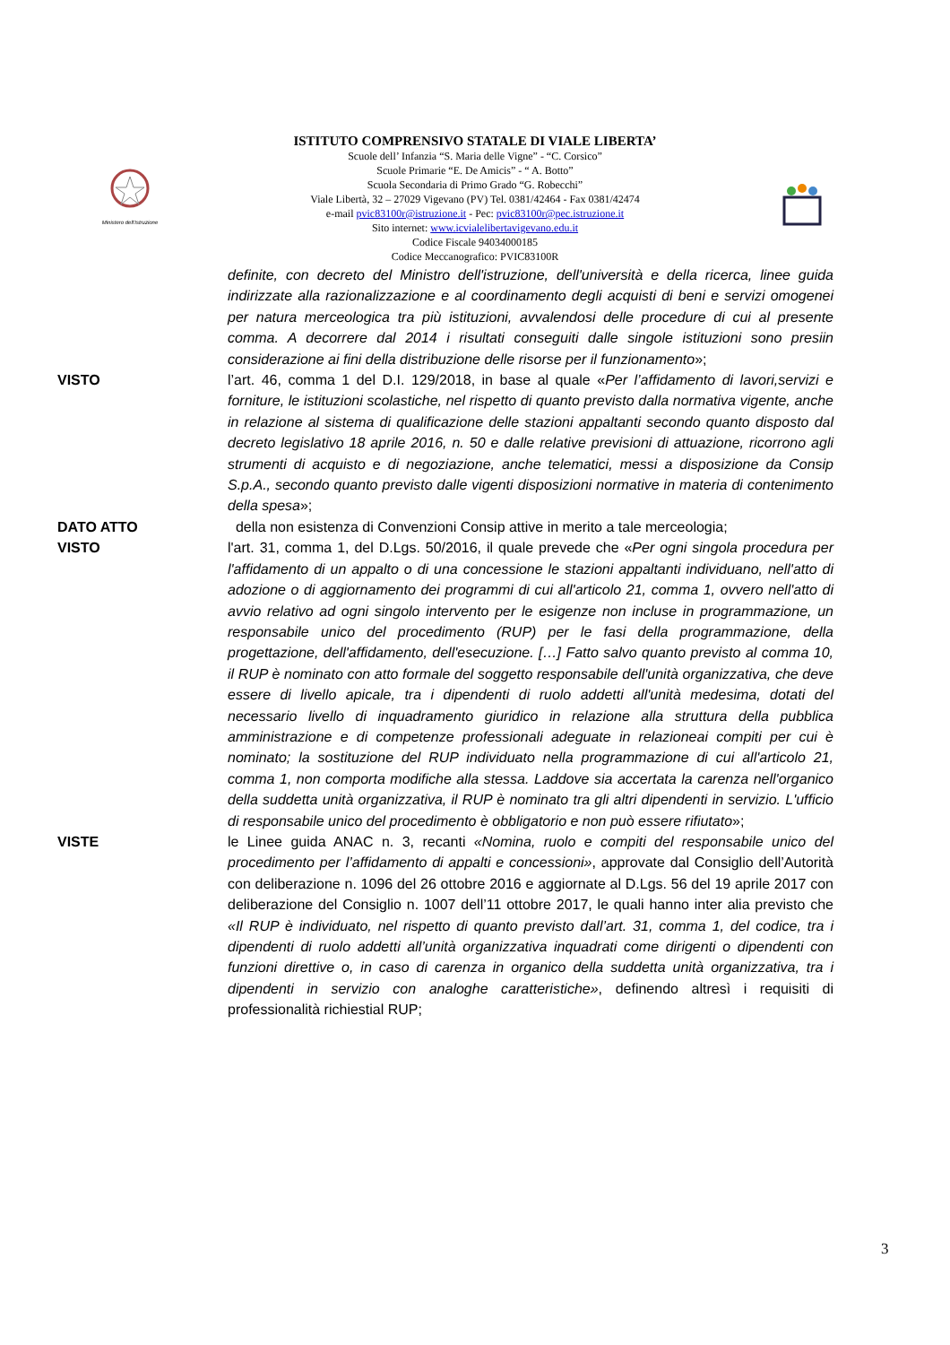Ministero dell'Istruzione
ISTITUTO COMPRENSIVO STATALE DI VIALE LIBERTA’
Scuole dell’ Infanzia “S. Maria delle Vigne” - “C. Corsico”
Scuole Primarie “E. De Amicis” - “ A. Botto”
Scuola Secondaria di Primo Grado “G. Robecchi”
Viale Libertà, 32 – 27029 Vigevano (PV) Tel. 0381/42464 - Fax 0381/42474
e-mail pvic83100r@istruzione.it - Pec: pvic83100r@pec.istruzione.it
Sito internet: www.icvialelibertavigevano.edu.it
Codice Fiscale 94034000185
Codice Meccanografico: PVIC83100R
definite, con decreto del Ministro dell'istruzione, dell'università e della ricerca, linee guida indirizzate alla razionalizzazione e al coordinamento degli acquisti di beni e servizi omogenei per natura merceologica tra più istituzioni, avvalendosi delle procedure di cui al presente comma. A decorrere dal 2014 i risultati conseguiti dalle singole istituzioni sono presiin considerazione ai fini della distribuzione delle risorse per il funzionamento»;
VISTO l’art. 46, comma 1 del D.I. 129/2018, in base al quale «Per l’affidamento di lavori,servizi e forniture, le istituzioni scolastiche, nel rispetto di quanto previsto dalla normativa vigente, anche in relazione al sistema di qualificazione delle stazioni appaltanti secondo quanto disposto dal decreto legislativo 18 aprile 2016, n. 50 e dalle relative previsioni di attuazione, ricorrono agli strumenti di acquisto e di negoziazione, anche telematici, messi a disposizione da Consip S.p.A., secondo quanto previsto dalle vigenti disposizioni normative in materia di contenimento della spesa»;
DATO ATTO della non esistenza di Convenzioni Consip attive in merito a tale merceologia;
VISTO l'art. 31, comma 1, del D.Lgs. 50/2016, il quale prevede che «Per ogni singola procedura per l'affidamento di un appalto o di una concessione le stazioni appaltanti individuano, nell'atto di adozione o di aggiornamento dei programmi di cui all'articolo 21, comma 1, ovvero nell'atto di avvio relativo ad ogni singolo intervento per le esigenze non incluse in programmazione, un responsabile unico del procedimento (RUP) per le fasi della programmazione, della progettazione, dell'affidamento, dell'esecuzione. […] Fatto salvo quanto previsto al comma 10, il RUP è nominato con atto formale del soggetto responsabile dell'unità organizzativa, che deve essere di livello apicale, tra i dipendenti di ruolo addetti all'unità medesima, dotati del necessario livello di inquadramento giuridico in relazione alla struttura della pubblica amministrazione e di competenze professionali adeguate in relazioneai compiti per cui è nominato; la sostituzione del RUP individuato nella programmazione di cui all'articolo 21, comma 1, non comporta modifiche alla stessa. Laddove sia accertata la carenza nell'organico della suddetta unità organizzativa, il RUP è nominato tra gli altri dipendenti in servizio. L'ufficio di responsabile unico del procedimento è obbligatorio e non può essere rifiutato»;
VISTE le Linee guida ANAC n. 3, recanti «Nomina, ruolo e compiti del responsabile unico del procedimento per l’affidamento di appalti e concessioni», approvate dal Consiglio dell’Autorità con deliberazione n. 1096 del 26 ottobre 2016 e aggiornate al D.Lgs. 56 del 19 aprile 2017 con deliberazione del Consiglio n. 1007 dell’11 ottobre 2017, le quali hanno inter alia previsto che «Il RUP è individuato, nel rispetto di quanto previsto dall’art. 31, comma 1, del codice, tra i dipendenti di ruolo addetti all’unità organizzativa inquadrati come dirigenti o dipendenti con funzioni direttive o, in caso di carenza in organico della suddetta unità organizzativa, tra i dipendenti in servizio con analoghe caratteristiche», definendo altresì i requisiti di professionalità richiestial RUP;
3